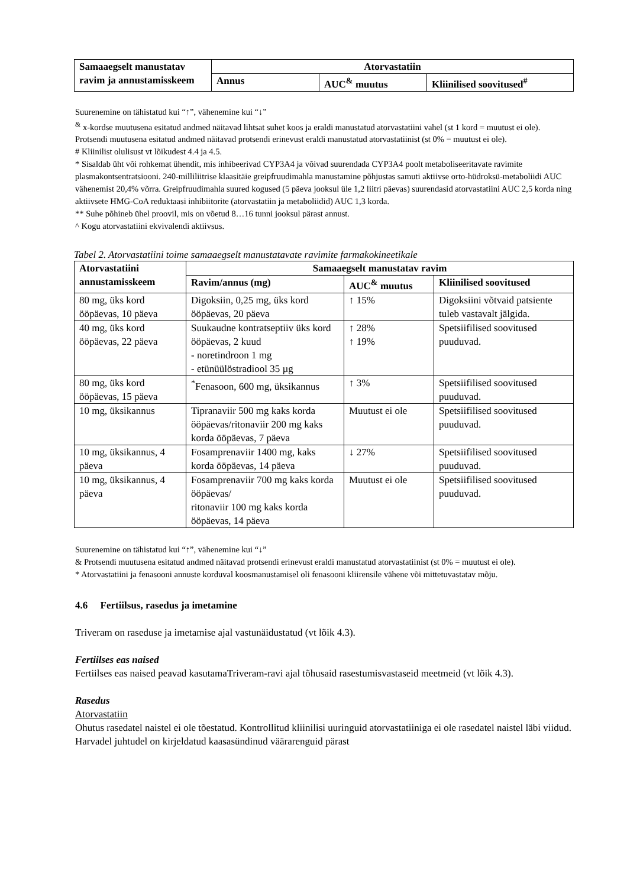| Samaaegselt manustatav ravim ja annustamisskeem | Atorvastatiin | | |
| --- | --- | --- | --- |
| | Annus | AUC<sup>&</sup> muutus | Kliinilised soovitused<sup>#</sup> |
Suurenemine on tähistatud kui “↑”, vähenemine kui “↓”
<sup>&</sup> x-kordse muutusena esitatud andmed näitavad lihtsat suhet koos ja eraldi manustatud atorvastatiini vahel (st 1 kord = muutust ei ole). Protsendi muutusena esitatud andmed näitavad protsendi erinevust eraldi manustatud atorvastatiinist (st 0% = muutust ei ole).
# Kliinilist olulisust vt lõikudest 4.4 ja 4.5.
* Sisaldab üht või rohkemat ühendit, mis inhibeerivad CYP3A4 ja võivad suurendada CYP3A4 poolt metaboliseeritavate ravimite plasmakontsentratsiooni. 240-milliliitrise klaasitäie greipfruudimahla manustamine põhjustas samuti aktiivse orto-hüdroksü-metaboliidi AUC vähenemist 20,4% võrra. Greipfruudimahla suured kogused (5 päeva jooksul üle 1,2 liitri päevas) suurendasid atorvastatiini AUC 2,5 korda ning aktiivsete HMG-CoA reduktaasi inhibiitorite (atorvastatiin ja metaboliidid) AUC 1,3 korda.
** Suhe põhineb ühel proovil, mis on võetud 8…16 tunni jooksul pärast annust.
^ Kogu atorvastatiini ekvivalendi aktiivsus.
Tabel 2. Atorvastatiini toime samaaegselt manustatavate ravimite farmakokineetikale
| Atorvastatiini annustamisskeem | Samaaegselt manustatav ravim | | |
| --- | --- | --- | --- |
| | Ravim/annus (mg) | AUC<sup>&</sup> muutus | Kliinilised soovitused |
| 80 mg, üks kord ööpäevas, 10 päeva | Digoksiin, 0,25 mg, üks kord ööpäevas, 20 päeva | ↑ 15% | Digoksiini võtvaid patsiente tuleb vastavalt jälgida. |
| 40 mg, üks kord ööpäevas, 22 päeva | Suukaudne kontratseptiiv üks kord ööpäevas, 2 kuud - noretindroon 1 mg - etünüülöstradiool 35 µg | ↑ 28% ↑ 19% | Spetsiifilised soovitused puuduvad. |
| 80 mg, üks kord ööpäevas, 15 päeva | <sup>*</sup> Fenasoon, 600 mg, üksikannus | ↑ 3% | Spetsiifilised soovitused puuduvad. |
| 10 mg, üksikannus | Tipranaviir 500 mg kaks korda ööpäevas/ritonaviir 200 mg kaks korda ööpäevas, 7 päeva | Muutust ei ole | Spetsiifilised soovitused puuduvad. |
| 10 mg, üksikannus, 4 päeva | Fosamprenaviir 1400 mg, kaks korda ööpäevas, 14 päeva | ↓ 27% | Spetsiifilised soovitused puuduvad. |
| 10 mg, üksikannus, 4 päeva | Fosamprenaviir 700 mg kaks korda ööpäevas/ ritonaviir 100 mg kaks korda ööpäevas, 14 päeva | Muutust ei ole | Spetsiifilised soovitused puuduvad. |
Suurenemine on tähistatud kui “↑”, vähenemine kui “↓”
& Protsendi muutusena esitatud andmed näitavad protsendi erinevust eraldi manustatud atorvastatiinist (st 0% = muutust ei ole).
* Atorvastatiini ja fenasooni annuste korduval koosmanustamisel oli fenasooni kliirensile vähene või mittetuvastatav mõju.
4.6 Fertiilsus, rasedus ja imetamine
Triveram on raseduse ja imetamise ajal vastunäidustatud (vt lõik 4.3).
Fertiilses eas naised
Fertiilses eas naised peavad kasutamaTriveram-ravi ajal tõhusaid rasestumisvastaseid meetmeid (vt lõik 4.3).
Rasedus
Atorvastatiin
Ohutus rasedatel naistel ei ole tõestatud. Kontrollitud kliinilisi uuringuid atorvastatiiniga ei ole rasedatel naistel läbi viidud. Harvadel juhtudel on kirjeldatud kaasasündinud väärarenguid pärast